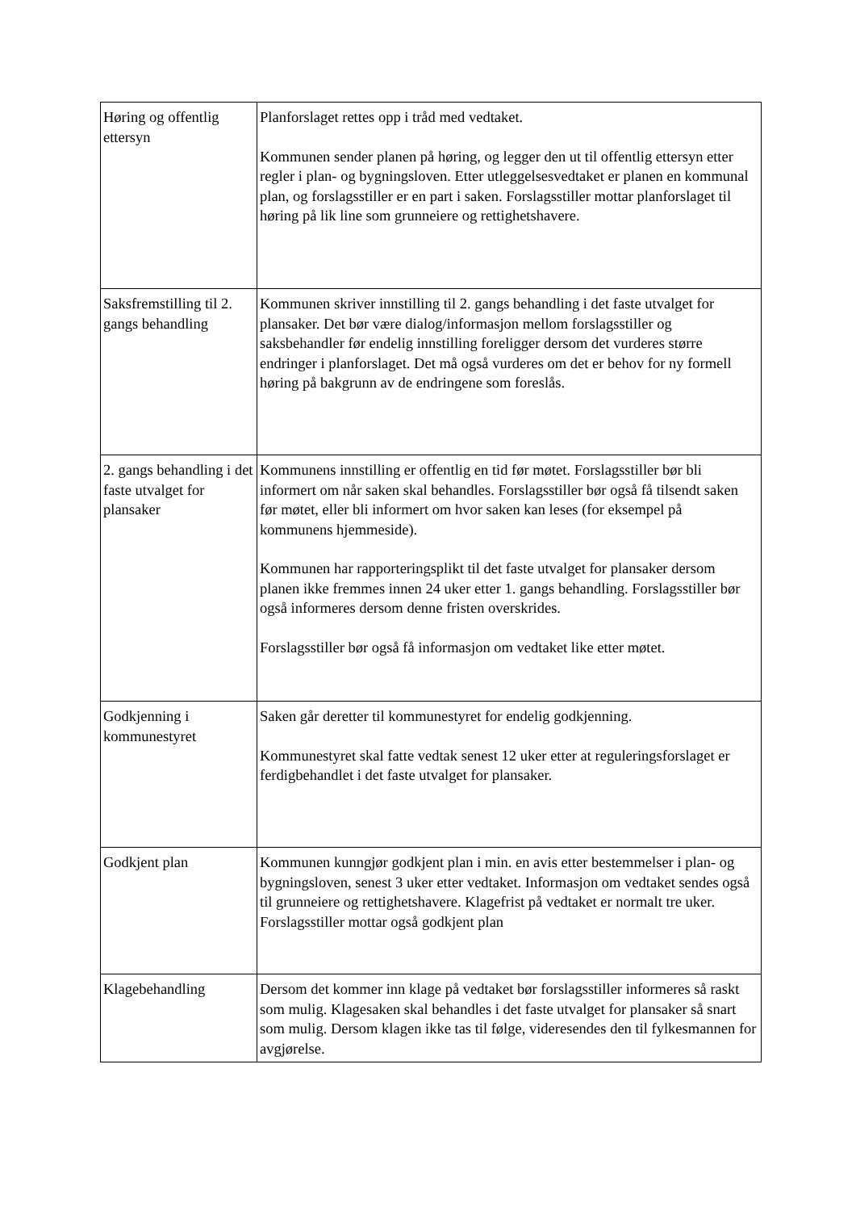| Høring og offentlig ettersyn | Planforslaget rettes opp i tråd med vedtaket. Kommunen sender planen på høring, og legger den ut til offentlig ettersyn etter regler i plan- og bygningsloven. Etter utleggelsesvedtaket er planen en kommunal plan, og forslagsstiller er en part i saken. Forslagsstiller mottar planforslaget til høring på lik line som grunneiere og rettighetshavere. |
| Saksfremstilling til 2. gangs behandling | Kommunen skriver innstilling til 2. gangs behandling i det faste utvalget for plansaker. Det bør være dialog/informasjon mellom forslagsstiller og saksbehandler før endelig innstilling foreligger dersom det vurderes større endringer i planforslaget. Det må også vurderes om det er behov for ny formell høring på bakgrunn av de endringene som foreslås. |
| 2. gangs behandling i det faste utvalget for plansaker | Kommunens innstilling er offentlig en tid før møtet. Forslagsstiller bør bli informert om når saken skal behandles. Forslagsstiller bør også få tilsendt saken før møtet, eller bli informert om hvor saken kan leses (for eksempel på kommunens hjemmeside). Kommunen har rapporteringsplikt til det faste utvalget for plansaker dersom planen ikke fremmes innen 24 uker etter 1. gangs behandling. Forslagsstiller bør også informeres dersom denne fristen overskrides. Forslagsstiller bør også få informasjon om vedtaket like etter møtet. |
| Godkjenning i kommunestyret | Saken går deretter til kommunestyret for endelig godkjenning. Kommunestyret skal fatte vedtak senest 12 uker etter at reguleringsforslaget er ferdigbehandlet i det faste utvalget for plansaker. |
| Godkjent plan | Kommunen kunngjør godkjent plan i min. en avis etter bestemmelser i plan- og bygningsloven, senest 3 uker etter vedtaket. Informasjon om vedtaket sendes også til grunneiere og rettighetshavere. Klagefrist på vedtaket er normalt tre uker. Forslagsstiller mottar også godkjent plan |
| Klagebehandling | Dersom det kommer inn klage på vedtaket bør forslagsstiller informeres så raskt som mulig. Klagesaken skal behandles i det faste utvalget for plansaker så snart som mulig. Dersom klagen ikke tas til følge, videresendes den til fylkesmannen for avgjørelse. |